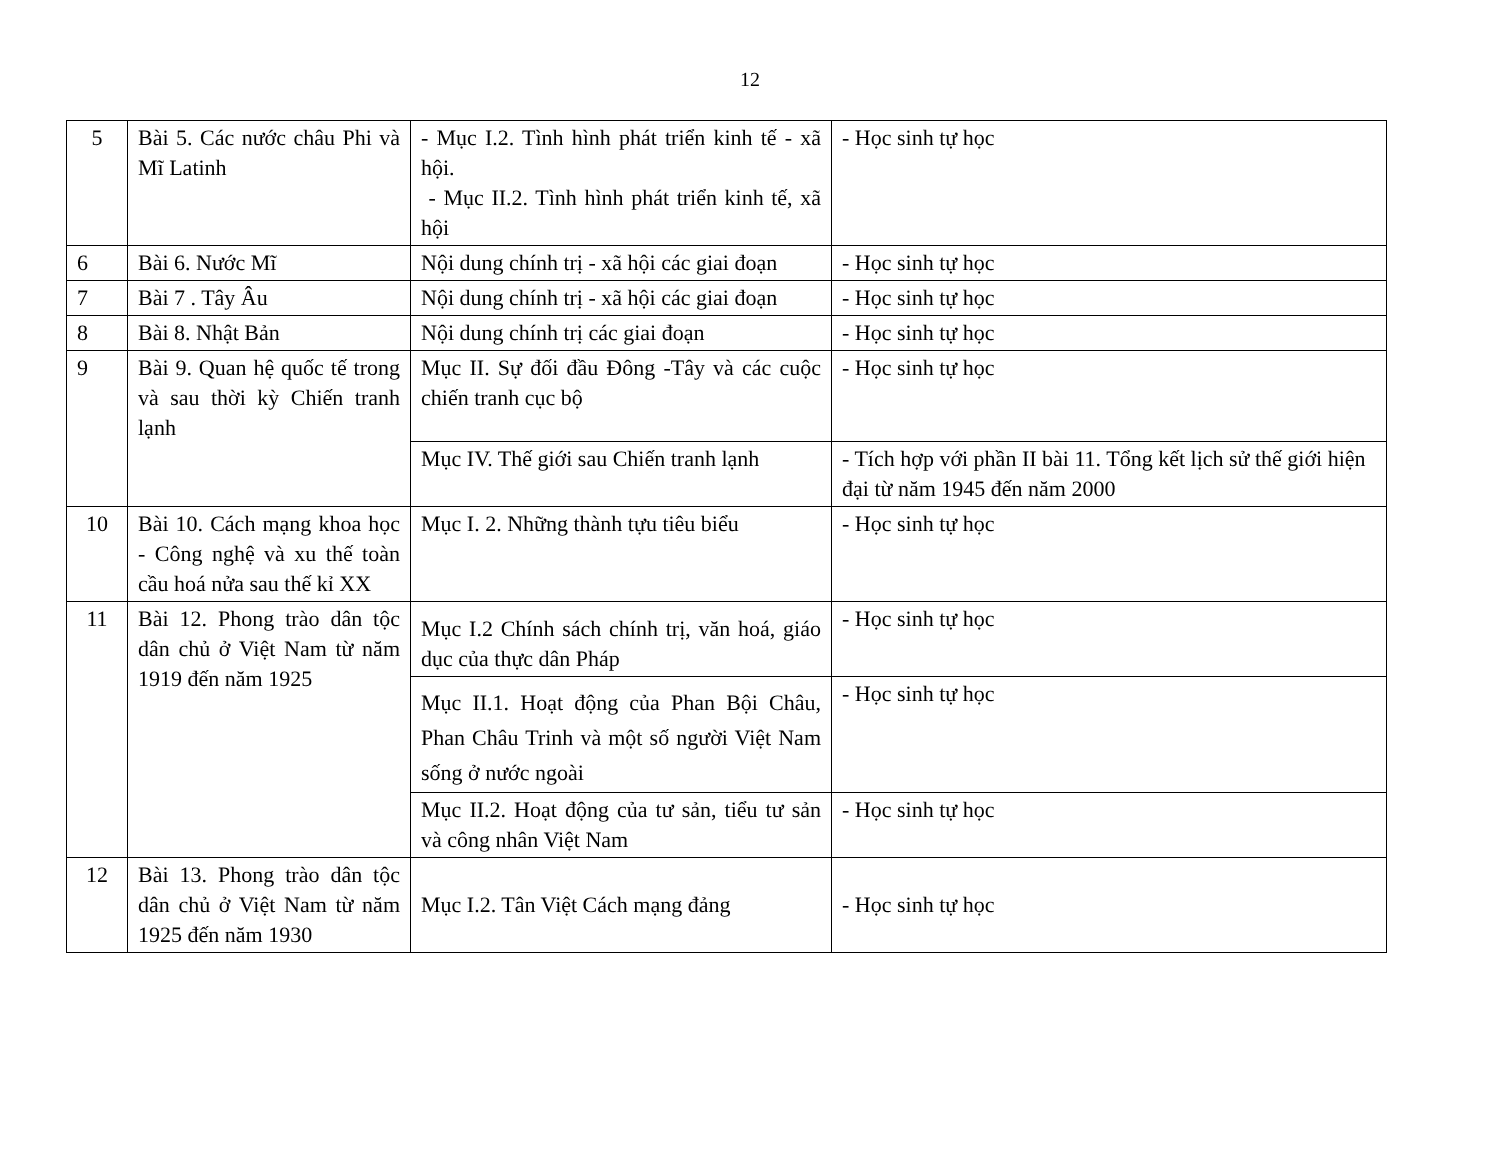12
| 5 | Bài 5. Các nước châu Phi và Mĩ Latinh | - Mục I.2. Tình hình phát triển kinh tế - xã hội. - Mục II.2. Tình hình phát triển kinh tế, xã hội | - Học sinh tự học |
| 6 | Bài 6. Nước Mĩ | Nội dung chính trị - xã hội các giai đoạn | - Học sinh tự học |
| 7 | Bài 7 . Tây Âu | Nội dung chính trị - xã hội các giai đoạn | - Học sinh tự học |
| 8 | Bài 8. Nhật Bản | Nội dung chính trị các giai đoạn | - Học sinh tự học |
| 9 | Bài 9. Quan hệ quốc tế trong và sau thời kỳ Chiến tranh lạnh | Mục II. Sự đối đầu Đông -Tây và các cuộc chiến tranh cục bộ | - Học sinh tự học |
| | | Mục IV. Thế giới sau Chiến tranh lạnh | - Tích hợp với phần II bài 11. Tổng kết lịch sử thế giới hiện đại từ năm 1945 đến năm 2000 |
| 10 | Bài 10. Cách mạng khoa học - Công nghệ và xu thế toàn cầu hoá nửa sau thế kỉ XX | Mục I. 2. Những thành tựu tiêu biểu | - Học sinh tự học |
| 11 | Bài 12. Phong trào dân tộc dân chủ ở Việt Nam từ năm 1919 đến năm 1925 | Mục I.2 Chính sách chính trị, văn hoá, giáo dục của thực dân Pháp | - Học sinh tự học |
| | | Mục II.1. Hoạt động của Phan Bội Châu, Phan Châu Trinh và một số người Việt Nam sống ở nước ngoài | - Học sinh tự học |
| | | Mục II.2. Hoạt động của tư sản, tiểu tư sản và công nhân Việt Nam | - Học sinh tự học |
| 12 | Bài 13. Phong trào dân tộc dân chủ ở Việt Nam từ năm 1925 đến năm 1930 | Mục I.2. Tân Việt Cách mạng đảng | - Học sinh tự học |